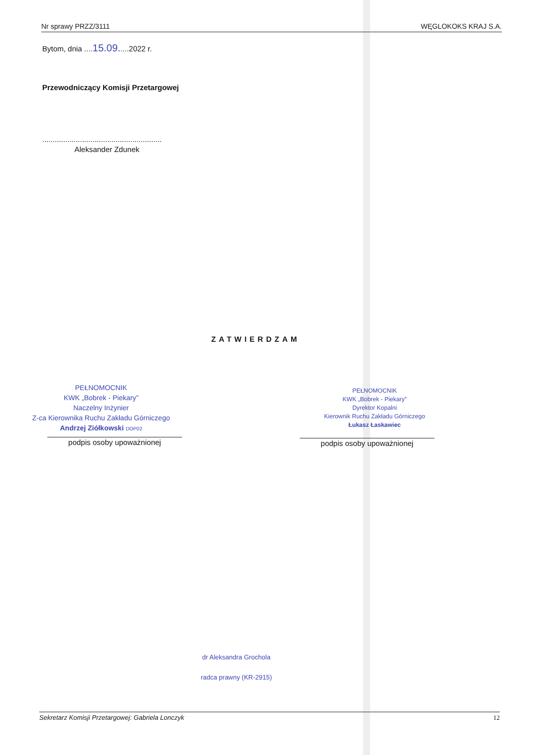Nr sprawy PRZZ/3111 WĘGLOKOKS KRAJ S.A.
Bytom, dnia ....15.09.....2022 r.
Przewodniczący Komisji Przetargowej
.........................................................
Aleksander Zdunek
ZATWIERDZAM
PEŁNOMOCNIK
KWK „Bobrek - Piekary”
Naczelny Inżynier
Z-ca Kierownika Ruchu Zakładu Górniczego
Andrzej Ziółkowski DOP02
podpis osoby upoważnionej
PEŁNOMOCNIK
KWK „Bobrek - Piekary”
Dyrektor Kopalni
Kierownik Ruchu Zakładu Górniczego
Łukasz Łaskawiec
podpis osoby upoważnionej
dr Aleksandra Grochola
radca prawny (KR-2915)
Sekretarz Komisji Przetargowej: Gabriela Lonczyk 12